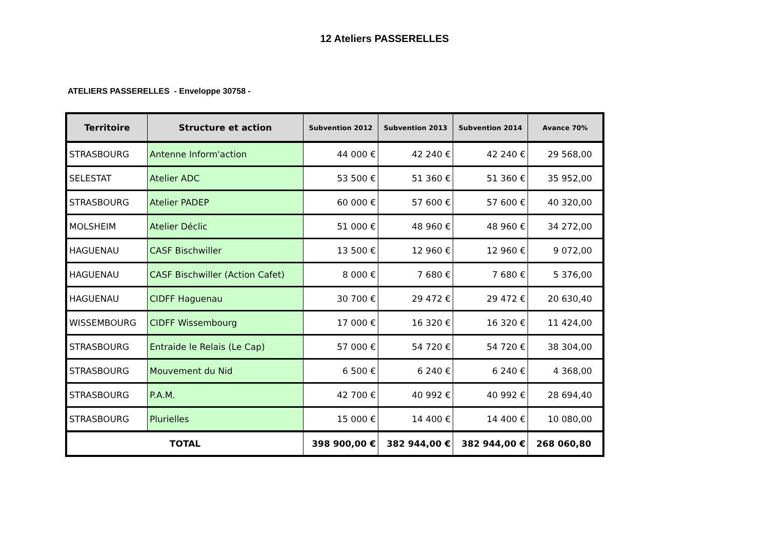12 Ateliers PASSERELLES
ATELIERS PASSERELLES - Enveloppe 30758 -
| Territoire | Structure et action | Subvention 2012 | Subvention 2013 | Subvention 2014 | Avance 70% |
| --- | --- | --- | --- | --- | --- |
| STRASBOURG | Antenne Inform'action | 44 000 € | 42 240 € | 42 240 € | 29 568,00 |
| SELESTAT | Atelier ADC | 53 500 € | 51 360 € | 51 360 € | 35 952,00 |
| STRASBOURG | Atelier PADEP | 60 000 € | 57 600 € | 57 600 € | 40 320,00 |
| MOLSHEIM | Atelier Déclic | 51 000 € | 48 960 € | 48 960 € | 34 272,00 |
| HAGUENAU | CASF Bischwiller | 13 500 € | 12 960 € | 12 960 € | 9 072,00 |
| HAGUENAU | CASF Bischwiller (Action Cafet) | 8 000 € | 7 680 € | 7 680 € | 5 376,00 |
| HAGUENAU | CIDFF Haguenau | 30 700 € | 29 472 € | 29 472 € | 20 630,40 |
| WISSEMBOURG | CIDFF Wissembourg | 17 000 € | 16 320 € | 16 320 € | 11 424,00 |
| STRASBOURG | Entraide le Relais (Le Cap) | 57 000 € | 54 720 € | 54 720 € | 38 304,00 |
| STRASBOURG | Mouvement du Nid | 6 500 € | 6 240 € | 6 240 € | 4 368,00 |
| STRASBOURG | P.A.M. | 42 700 € | 40 992 € | 40 992 € | 28 694,40 |
| STRASBOURG | Plurielles | 15 000 € | 14 400 € | 14 400 € | 10 080,00 |
| TOTAL | | 398 900,00 € | 382 944,00 € | 382 944,00 € | 268 060,80 |